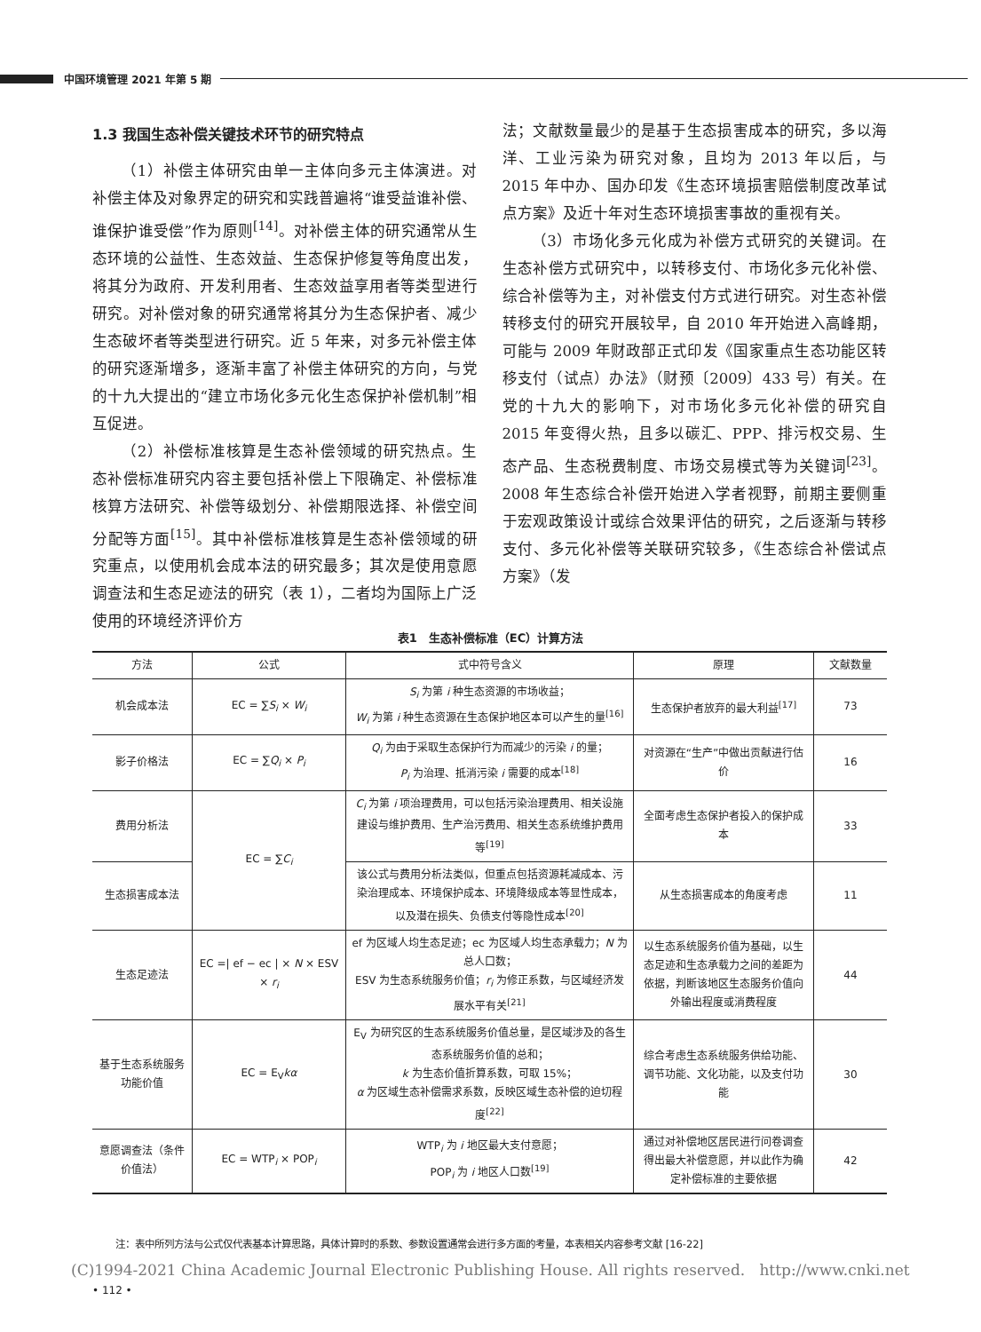中国环境管理 2021 年第 5 期
1.3 我国生态补偿关键技术环节的研究特点
（1）补偿主体研究由单一主体向多元主体演进。对补偿主体及对象界定的研究和实践普遍将“谁受益谁补偿、谁保护谁受偿”作为原则<sup>[14]</sup>。对补偿主体的研究通常从生态环境的公益性、生态效益、生态保护修复等角度出发，将其分为政府、开发利用者、生态效益享用者等类型进行研究。对补偿对象的研究通常将其分为生态保护者、减少生态破坏者等类型进行研究。近 5 年来，对多元补偿主体的研究逐渐增多，逐渐丰富了补偿主体研究的方向，与党的十九大提出的“建立市场化多元化生态保护补偿机制”相互促进。
（2）补偿标准核算是生态补偿领域的研究热点。生态补偿标准研究内容主要包括补偿上下限确定、补偿标准核算方法研究、补偿等级划分、补偿期限选择、补偿空间分配等方面<sup>[15]</sup>。其中补偿标准核算是生态补偿领域的研究重点，以使用机会成本法的研究最多；其次是使用意愿调查法和生态足迹法的研究（表 1），二者均为国际上广泛使用的环境经济评价方
法；文献数量最少的是基于生态损害成本的研究，多以海洋、工业污染为研究对象，且均为 2013 年以后，与 2015 年中办、国办印发《生态环境损害赔偿制度改革试点方案》及近十年对生态环境损害事故的重视有关。
（3）市场化多元化成为补偿方式研究的关键词。在生态补偿方式研究中，以转移支付、市场化多元化补偿、综合补偿等为主，对补偿支付方式进行研究。对生态补偿转移支付的研究开展较早，自 2010 年开始进入高峰期，可能与 2009 年财政部正式印发《国家重点生态功能区转移支付（试点）办法》（财预〔2009〕433 号）有关。在党的十九大的影响下，对市场化多元化补偿的研究自 2015 年变得火热，且多以碳汇、PPP、排污权交易、生态产品、生态税费制度、市场交易模式等为关键词<sup>[23]</sup>。2008 年生态综合补偿开始进入学者视野，前期主要侧重于宏观政策设计或综合效果评估的研究，之后逐渐与转移支付、多元化补偿等关联研究较多，《生态综合补偿试点方案》（发
表1　生态补偿标准（EC）计算方法
| 方法 | 公式 | 式中符号含义 | 原理 | 文献数量 |
| --- | --- | --- | --- | --- |
| 机会成本法 | EC = ∑ S<sub>i</sub> × W<sub>i</sub> | S<sub>i</sub> 为第 i 种生态资源的市场收益； W<sub>i</sub> 为第 i 种生态资源在生态保护地区本可以产生的量<sup>[16]</sup> | 生态保护者放弃的最大利益<sup>[17]</sup> | 73 |
| 影子价格法 | EC = ∑ Q<sub>i</sub> × P<sub>i</sub> | Q<sub>i</sub> 为由于采取生态保护行为而减少的污染 i 的量； P<sub>i</sub> 为治理、抵消污染 i 需要的成本<sup>[18]</sup> | 对资源在“生产”中做出贡献进行估价 | 16 |
| 费用分析法 | EC = ∑ C<sub>i</sub> | C<sub>i</sub> 为第 i 项治理费用，可以包括污染治理费用、相关设施建设与维护费用、生产治污费用、相关生态系统维护费用等<sup>[19]</sup> | 全面考虑生态保护者投入的保护成本 | 33 |
| 生态损害成本法 | | 该公式与费用分析法类似，但重点包括资源耗减成本、污染治理成本、环境保护成本、环境降级成本等显性成本，以及潜在损失、负债支付等隐性成本<sup>[20]</sup> | 从生态损害成本的角度考虑 | 11 |
| 生态足迹法 | EC =/ ef − ec / × N × ESV × r<sub>i</sub> | ef 为区域人均生态足迹；ec 为区域人均生态承载力； N 为总人口数； ESV 为生态系统服务价值； r<sub>i</sub> 为修正系数，与区域经济发展水平有关<sup>[21]</sup> | 以生态系统服务价值为基础，以生态足迹和生态承载力之间的差距为依据，判断该地区生态服务价值向外输出程度或消费程度 | 44 |
| 基于生态系统服务功能价值 | EC = E<sub>V</sub> kα | E<sub>V</sub> 为研究区的生态系统服务价值总量，是区域涉及的各生态系统服务价值的总和； k 为生态价值折算系数，可取 15%； α 为区域生态补偿需求系数，反映区域生态补偿的迫切程度<sup>[22]</sup> | 综合考虑生态系统服务供给功能、调节功能、文化功能，以及支付功能 | 30 |
| 意愿调查法（条件价值法） | EC = WTP<sub>i</sub> × POP<sub>i</sub> | WTP<sub>i</sub> 为 i 地区最大支付意愿； POP<sub>i</sub> 为 i 地区人口数<sup>[19]</sup> | 通过对补偿地区居民进行问卷调查得出最大补偿意愿，并以此作为确定补偿标准的主要依据 | 42 |
注：表中所列方法与公式仅代表基本计算思路，具体计算时的系数、参数设置通常会进行多方面的考量，本表相关内容参考文献 [16-22]
(C)1994-2021 China Academic Journal Electronic Publishing House. All rights reserved. http://www.cnki.net
• 112 •